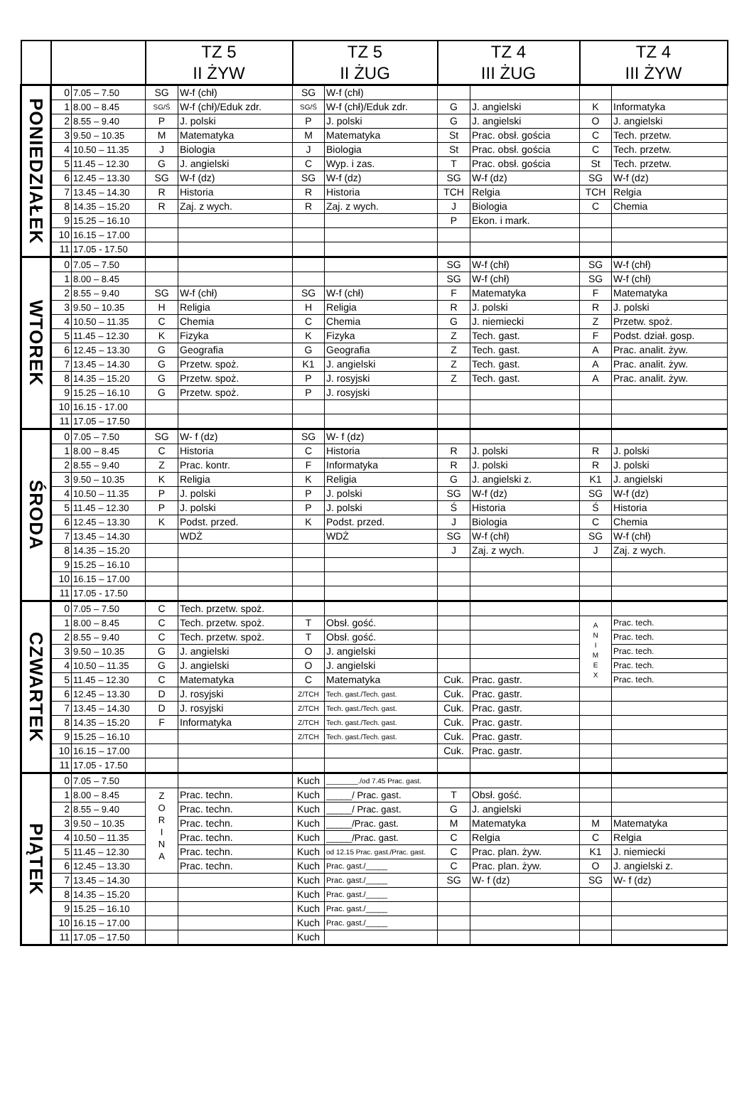| | | | TZ 5 II ŻYW | | TZ 5 II ŻUG | | TZ 4 III ŻUG | | TZ 4 III ŻYW | |
| --- | --- | --- | --- | --- | --- | --- | --- | --- | --- | --- |
| PONIEDZIAŁEK | 0 | 7.05 – 7.50 | SG | W-f (chł) | SG | W-f (chł) | | | | |
| | 1 | 8.00 – 8.45 | SG/Ś | W-f (chł)/Eduk zdr. | SG/Ś | W-f (chł)/Eduk zdr. | G | J. angielski | K | Informatyka |
| | 2 | 8.55 – 9.40 | P | J. polski | P | J. polski | G | J. angielski | O | J. angielski |
| | 3 | 9.50 – 10.35 | M | Matematyka | M | Matematyka | St | Prac. obsł. gościa | C | Tech. przetw. |
| | 4 | 10.50 – 11.35 | J | Biologia | J | Biologia | St | Prac. obsł. gościa | C | Tech. przetw. |
| | 5 | 11.45 – 12.30 | G | J. angielski | C | Wyp. i zas. | T | Prac. obsł. gościa | St | Tech. przetw. |
| | 6 | 12.45 – 13.30 | SG | W-f (dz) | SG | W-f (dz) | SG | W-f (dz) | SG | W-f (dz) |
| | 7 | 13.45 – 14.30 | R | Historia | R | Historia | TCH | Relgia | TCH | Relgia |
| | 8 | 14.35 – 15.20 | R | Zaj. z wych. | R | Zaj. z wych. | J | Biologia | C | Chemia |
| | 9 | 15.25 – 16.10 | | | | | P | Ekon. i mark. | | |
| | 10 | 16.15 – 17.00 | | | | | | | | |
| | 11 | 17.05 - 17.50 | | | | | | | | |
| WTOREK | 0 | 7.05 – 7.50 | | | | | SG | W-f (chł) | SG | W-f (chł) |
| | 1 | 8.00 – 8.45 | | | | | SG | W-f (chł) | SG | W-f (chł) |
| | 2 | 8.55 – 9.40 | SG | W-f (chł) | SG | W-f (chł) | F | Matematyka | F | Matematyka |
| | 3 | 9.50 – 10.35 | H | Religia | H | Religia | R | J. polski | R | J. polski |
| | 4 | 10.50 – 11.35 | C | Chemia | C | Chemia | G | J. niemiecki | Z | Przetw. spoż. |
| | 5 | 11.45 – 12.30 | K | Fizyka | K | Fizyka | Z | Tech. gast. | F | Podst. dział. gosp. |
| | 6 | 12.45 – 13.30 | G | Geografia | G | Geografia | Z | Tech. gast. | A | Prac. analit. żyw. |
| | 7 | 13.45 – 14.30 | G | Przetw. spoż. | K1 | J. angielski | Z | Tech. gast. | A | Prac. analit. żyw. |
| | 8 | 14.35 – 15.20 | G | Przetw. spoż. | P | J. rosyjski | Z | Tech. gast. | A | Prac. analit. żyw. |
| | 9 | 15.25 – 16.10 | G | Przetw. spoż. | P | J. rosyjski | | | | |
| | 10 | 16.15 - 17.00 | | | | | | | | |
| | 11 | 17.05 – 17.50 | | | | | | | | |
| ŚRODA | 0 | 7.05 – 7.50 | SG | W- f (dz) | SG | W- f (dz) | | | | |
| | 1 | 8.00 – 8.45 | C | Historia | C | Historia | R | J. polski | R | J. polski |
| | 2 | 8.55 – 9.40 | Z | Prac. kontr. | F | Informatyka | R | J. polski | R | J. polski |
| | 3 | 9.50 – 10.35 | K | Religia | K | Religia | G | J. angielski z. | K1 | J. angielski |
| | 4 | 10.50 – 11.35 | P | J. polski | P | J. polski | SG | W-f (dz) | SG | W-f (dz) |
| | 5 | 11.45 – 12.30 | P | J. polski | P | J. polski | Ś | Historia | Ś | Historia |
| | 6 | 12.45 – 13.30 | K | Podst. przed. | K | Podst. przed. | J | Biologia | C | Chemia |
| | 7 | 13.45 – 14.30 | | WDŻ | | WDŻ | SG | W-f (chł) | SG | W-f (chł) |
| | 8 | 14.35 – 15.20 | | | | | J | Zaj. z wych. | J | Zaj. z wych. |
| | 9 | 15.25 – 16.10 | | | | | | | | |
| | 10 | 16.15 – 17.00 | | | | | | | | |
| | 11 | 17.05 - 17.50 | | | | | | | | |
| CZWARTEK | 0 | 7.05 – 7.50 | C | Tech. przetw. spoż. | | | | | | |
| | 1 | 8.00 – 8.45 | C | Tech. przetw. spoż. | T | Obsł. gość. | | | A N I M E X | Prac. tech. |
| | 2 | 8.55 – 9.40 | C | Tech. przetw. spoż. | T | Obsł. gość. | | | | Prac. tech. |
| | 3 | 9.50 – 10.35 | G | J. angielski | O | J. angielski | | | | Prac. tech. |
| | 4 | 10.50 – 11.35 | G | J. angielski | O | J. angielski | | | | Prac. tech. |
| | 5 | 11.45 – 12.30 | C | Matematyka | C | Matematyka | Cuk. | Prac. gastr. | | Prac. tech. |
| | 6 | 12.45 – 13.30 | D | J. rosyjski | Z/TCH | Tech. gast./Tech. gast. | Cuk. | Prac. gastr. | | |
| | 7 | 13.45 – 14.30 | D | J. rosyjski | Z/TCH | Tech. gast./Tech. gast. | Cuk. | Prac. gastr. | | |
| | 8 | 14.35 – 15.20 | F | Informatyka | Z/TCH | Tech. gast./Tech. gast. | Cuk. | Prac. gastr. | | |
| | 9 | 15.25 – 16.10 | | | Z/TCH | Tech. gast./Tech. gast. | Cuk. | Prac. gastr. | | |
| | 10 | 16.15 – 17.00 | | | | | Cuk. | Prac. gastr. | | |
| | 11 | 17.05 - 17.50 | | | | | | | | |
| PIĄTEK | 0 | 7.05 – 7.50 | | | Kuch | ________./od 7.45 Prac. gast. | | | | |
| | 1 | 8.00 – 8.45 | Z O R I N A | Prac. techn. | Kuch | _____/ Prac. gast. | T | Obsł. gość. | | |
| | 2 | 8.55 – 9.40 | | Prac. techn. | Kuch | _____/ Prac. gast. | G | J. angielski | | |
| | 3 | 9.50 – 10.35 | | Prac. techn. | Kuch | _____/Prac. gast. | M | Matematyka | M | Matematyka |
| | 4 | 10.50 – 11.35 | | Prac. techn. | Kuch | _____/Prac. gast. | C | Relgia | C | Relgia |
| | 5 | 11.45 – 12.30 | | Prac. techn. | Kuch | od 12.15 Prac. gast./Prac. gast. | C | Prac. plan. żyw. | K1 | J. niemiecki |
| | 6 | 12.45 – 13.30 | | Prac. techn. | Kuch | Prac. gast./_____ | C | Prac. plan. żyw. | O | J. angielski z. |
| | 7 | 13.45 – 14.30 | | | Kuch | Prac. gast./_____ | SG | W- f (dz) | SG | W- f (dz) |
| | 8 | 14.35 – 15.20 | | | Kuch | Prac. gast./_____ | | | | |
| | 9 | 15.25 – 16.10 | | | Kuch | Prac. gast./_____ | | | | |
| | 10 | 16.15 – 17.00 | | | Kuch | Prac. gast./_____ | | | | |
| | 11 | 17.05 – 17.50 | | | Kuch | | | | | |